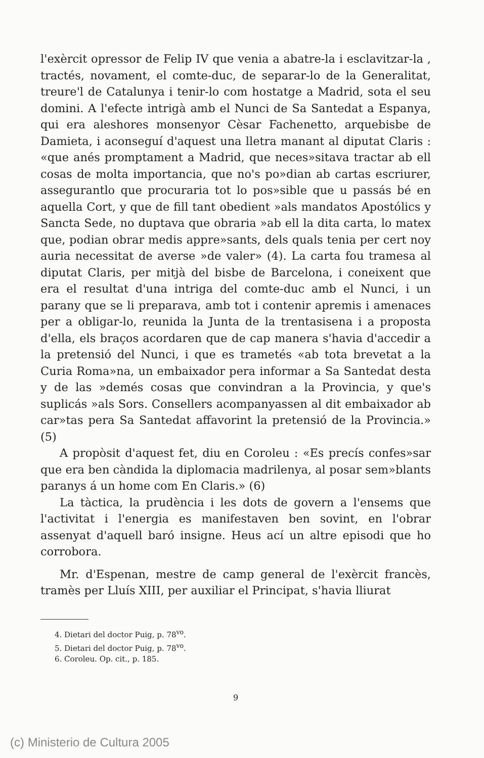l'exèrcit opressor de Felip IV que venia a abatre-la i esclavitzar-la , tractés, novament, el comte-duc, de separar-lo de la Generalitat, treure'l de Catalunya i tenir-lo com hostatge a Madrid, sota el seu domini. A l'efecte intrigà amb el Nunci de Sa Santedat a Espanya, qui era aleshores monsenyor Cèsar Fachenetto, arquebisbe de Damieta, i aconseguí d'aquest una lletra manant al diputat Claris : «que anés promptament a Madrid, que neces»sitava tractar ab ell cosas de molta importancia, que no's po»dian ab cartas escriurer, assegurantlo que procuraria tot lo pos»sible que u passás bé en aquella Cort, y que de fill tant obedient »als mandatos Apostólics y Sancta Sede, no duptava que obraria »ab ell la dita carta, lo matex que, podian obrar medis appre»sants, dels quals tenia per cert noy auria necessitat de averse »de valer» (4). La carta fou tramesa al diputat Claris, per mitjà del bisbe de Barcelona, i coneixent que era el resultat d'una intriga del comte-duc amb el Nunci, i un parany que se li preparava, amb tot i contenir apremis i amenaces per a obligar-lo, reunida la Junta de la trentasisena i a proposta d'ella, els braços acordaren que de cap manera s'havia d'accedir a la pretensió del Nunci, i que es trametés «ab tota brevetat a la Curia Roma»na, un embaixador pera informar a Sa Santedat desta y de las »demés cosas que convindran a la Provincia, y que's suplicás »als Sors. Consellers acompanyassen al dit embaixador ab car»tas pera Sa Santedat affavorint la pretensió de la Provincia.» (5)
A propòsit d'aquest fet, diu en Coroleu : «Es precís confes»sar que era ben càndida la diplomacia madrilenya, al posar sem»blants paranys á un home com En Claris.» (6)
La tàctica, la prudència i les dots de govern a l'ensems que l'activitat i l'energia es manifestaven ben sovint, en l'obrar assenyat d'aquell baró insigne. Heus ací un altre episodi que ho corrobora.
Mr. d'Espenan, mestre de camp general de l'exèrcit francès, tramès per Lluís XIII, per auxiliar el Principat, s'havia lliurat
4. Dietari del doctor Puig, p. 78<sup>vo</sup>.
5. Dietari del doctor Puig, p. 78<sup>vo</sup>.
6. Coroleu. Op. cit., p. 185.
9
(c) Ministerio de Cultura 2005